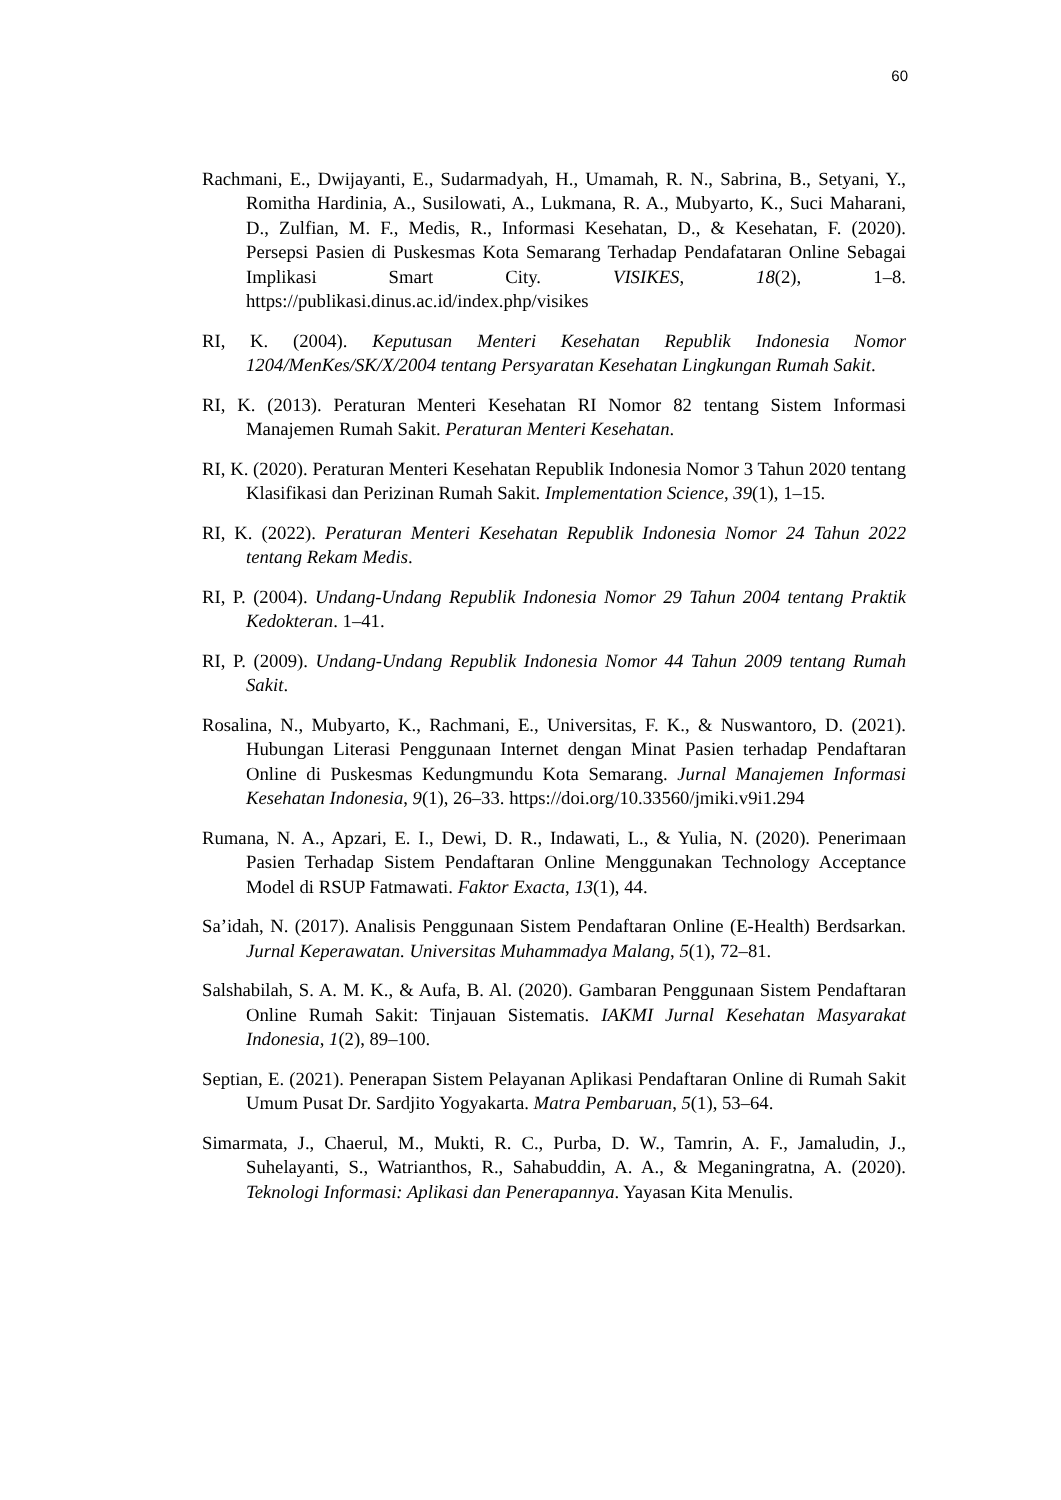60
Rachmani, E., Dwijayanti, E., Sudarmadyah, H., Umamah, R. N., Sabrina, B., Setyani, Y., Romitha Hardinia, A., Susilowati, A., Lukmana, R. A., Mubyarto, K., Suci Maharani, D., Zulfian, M. F., Medis, R., Informasi Kesehatan, D., & Kesehatan, F. (2020). Persepsi Pasien di Puskesmas Kota Semarang Terhadap Pendafataran Online Sebagai Implikasi Smart City. VISIKES, 18(2), 1–8. https://publikasi.dinus.ac.id/index.php/visikes
RI, K. (2004). Keputusan Menteri Kesehatan Republik Indonesia Nomor 1204/MenKes/SK/X/2004 tentang Persyaratan Kesehatan Lingkungan Rumah Sakit.
RI, K. (2013). Peraturan Menteri Kesehatan RI Nomor 82 tentang Sistem Informasi Manajemen Rumah Sakit. Peraturan Menteri Kesehatan.
RI, K. (2020). Peraturan Menteri Kesehatan Republik Indonesia Nomor 3 Tahun 2020 tentang Klasifikasi dan Perizinan Rumah Sakit. Implementation Science, 39(1), 1–15.
RI, K. (2022). Peraturan Menteri Kesehatan Republik Indonesia Nomor 24 Tahun 2022 tentang Rekam Medis.
RI, P. (2004). Undang-Undang Republik Indonesia Nomor 29 Tahun 2004 tentang Praktik Kedokteran. 1–41.
RI, P. (2009). Undang-Undang Republik Indonesia Nomor 44 Tahun 2009 tentang Rumah Sakit.
Rosalina, N., Mubyarto, K., Rachmani, E., Universitas, F. K., & Nuswantoro, D. (2021). Hubungan Literasi Penggunaan Internet dengan Minat Pasien terhadap Pendaftaran Online di Puskesmas Kedungmundu Kota Semarang. Jurnal Manajemen Informasi Kesehatan Indonesia, 9(1), 26–33. https://doi.org/10.33560/jmiki.v9i1.294
Rumana, N. A., Apzari, E. I., Dewi, D. R., Indawati, L., & Yulia, N. (2020). Penerimaan Pasien Terhadap Sistem Pendaftaran Online Menggunakan Technology Acceptance Model di RSUP Fatmawati. Faktor Exacta, 13(1), 44.
Sa’idah, N. (2017). Analisis Penggunaan Sistem Pendaftaran Online (E-Health) Berdsarkan. Jurnal Keperawatan. Universitas Muhammadya Malang, 5(1), 72–81.
Salshabilah, S. A. M. K., & Aufa, B. Al. (2020). Gambaran Penggunaan Sistem Pendaftaran Online Rumah Sakit: Tinjauan Sistematis. IAKMI Jurnal Kesehatan Masyarakat Indonesia, 1(2), 89–100.
Septian, E. (2021). Penerapan Sistem Pelayanan Aplikasi Pendaftaran Online di Rumah Sakit Umum Pusat Dr. Sardjito Yogyakarta. Matra Pembaruan, 5(1), 53–64.
Simarmata, J., Chaerul, M., Mukti, R. C., Purba, D. W., Tamrin, A. F., Jamaludin, J., Suhelayanti, S., Watrianthos, R., Sahabuddin, A. A., & Meganingratna, A. (2020). Teknologi Informasi: Aplikasi dan Penerapannya. Yayasan Kita Menulis.